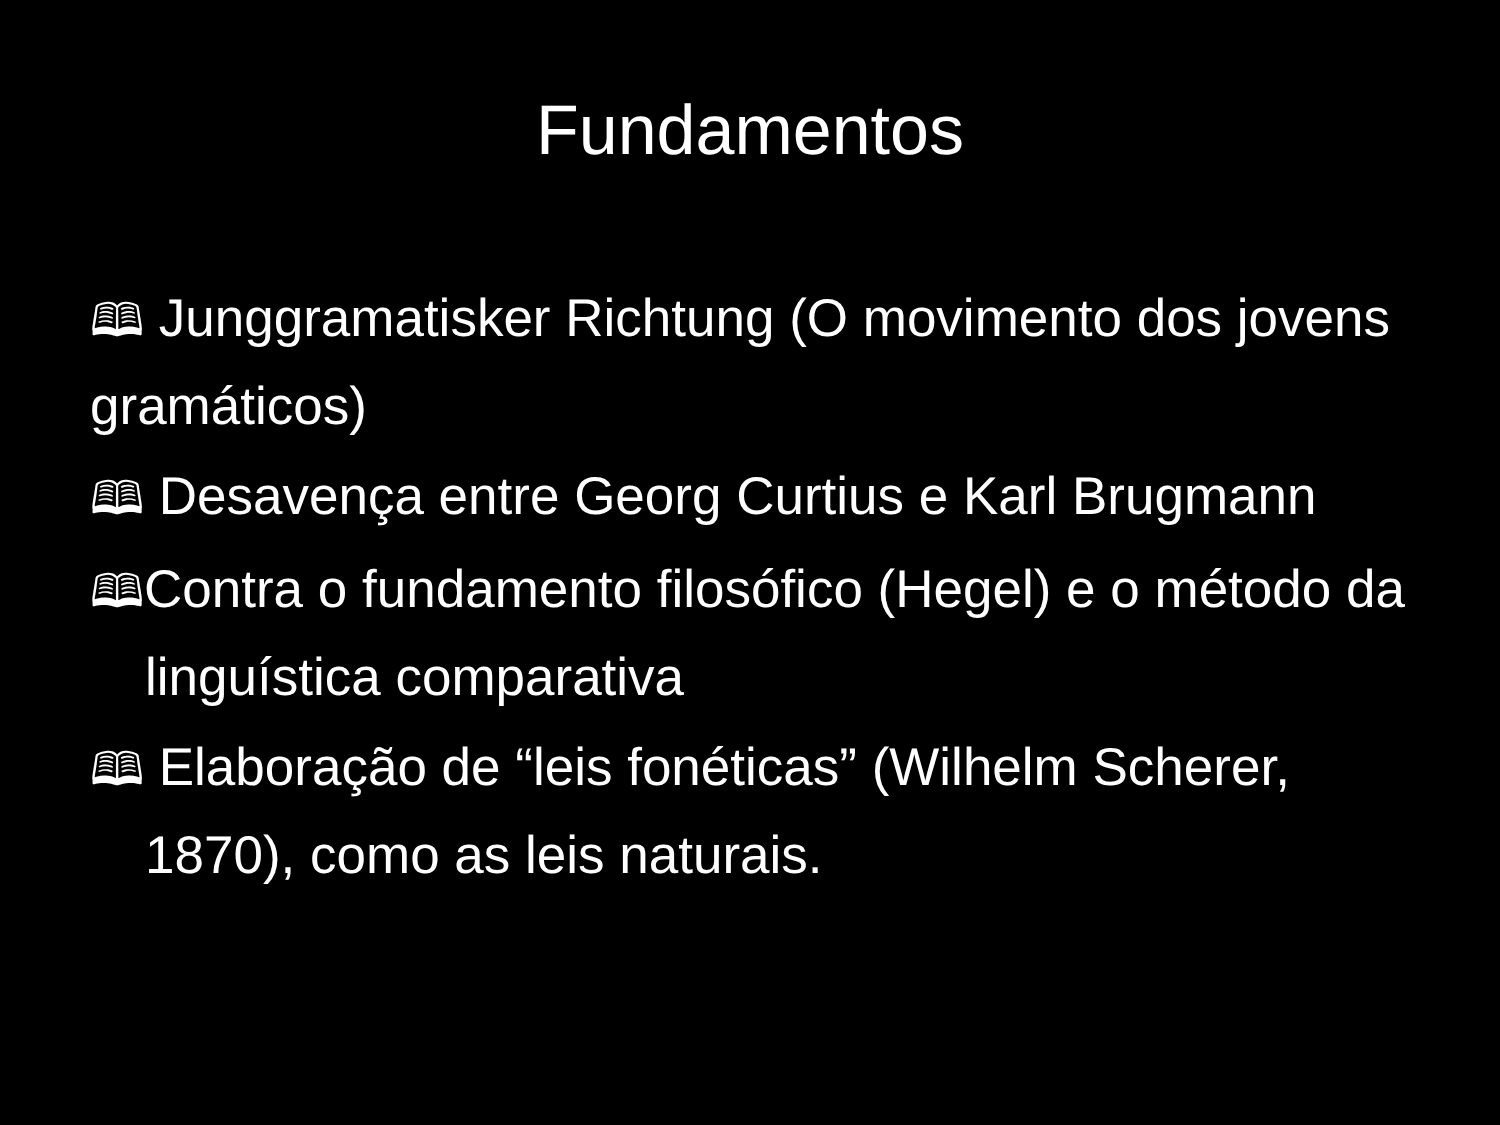Fundamentos
🕮 Junggramatisker Richtung (O movimento dos jovens gramáticos)
🕮 Desavença entre Georg Curtius e Karl Brugmann
🕮Contra o fundamento filosófico (Hegel) e o método da linguística comparativa
🕮 Elaboração de “leis fonéticas” (Wilhelm Scherer, 1870), como as leis naturais.